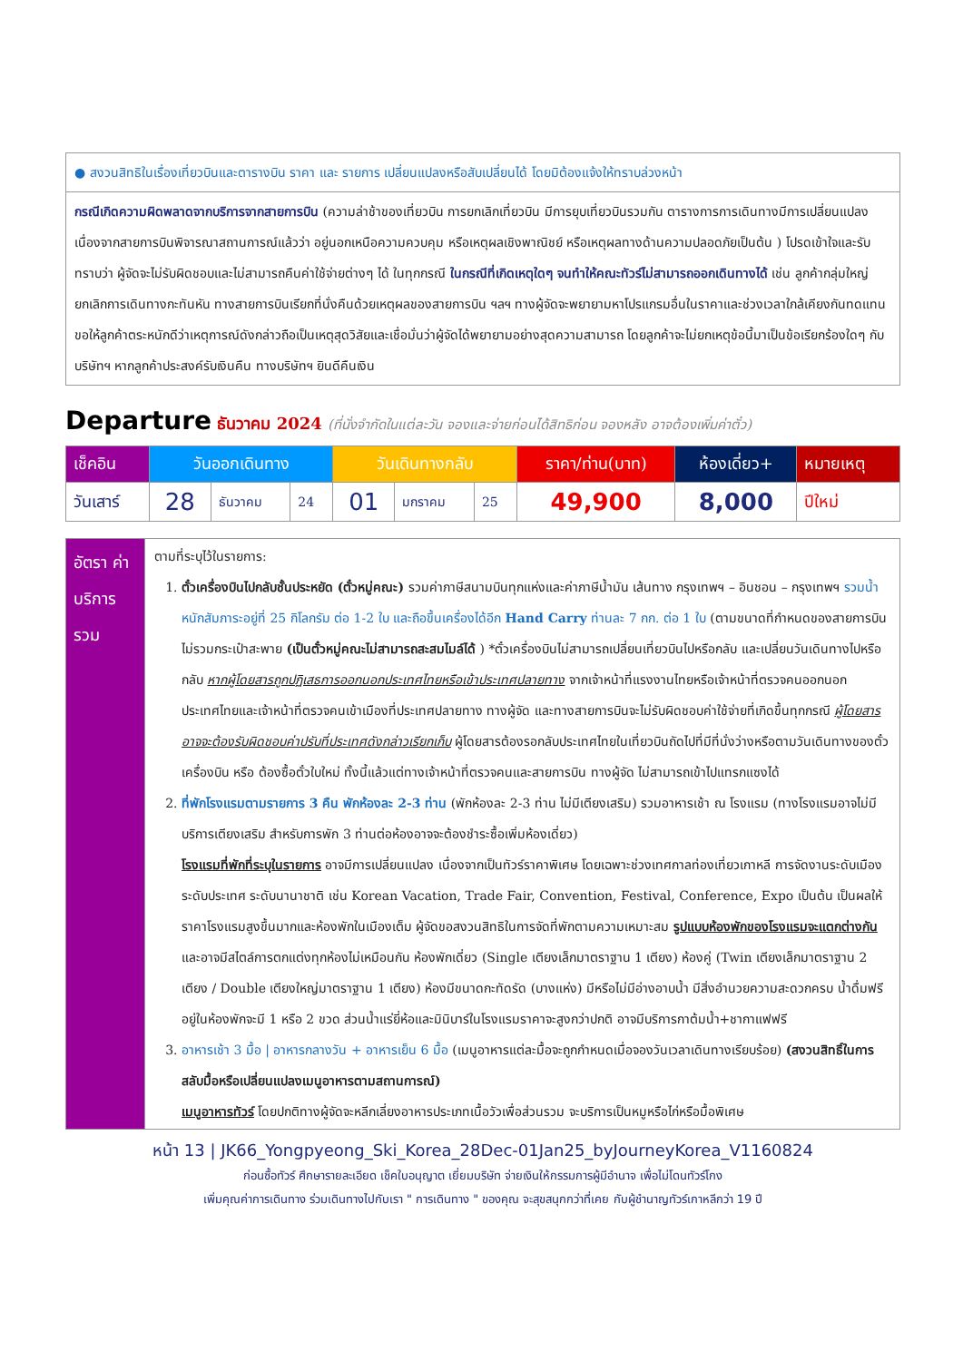● สงวนสิทธิในเรื่องเที่ยวบินและตารางบิน ราคา และ รายการ เปลี่ยนแปลงหรือสับเปลี่ยนได้ โดยมิต้องแจ้งให้ทราบล่วงหน้า
กรณีเกิดความผิดพลาดจากบริการจากสายการบิน (ความล่าช้าของเที่ยวบิน การยกเลิกเที่ยวบิน มีการยุบเที่ยวบินรวมกัน ตารางการการเดินทางมีการเปลี่ยนแปลง เนื่องจากสายการบินพิจารณาสถานการณ์แล้วว่า อยู่นอกเหนือความควบคุม หรือเหตุผลเชิงพาณิชย์ หรือเหตุผลทางด้านความปลอดภัยเป็นต้น ) โปรดเข้าใจและรับทราบว่า ผู้จัดจะไม่รับผิดชอบและไม่สามารถคืนค่าใช้จ่ายต่างๆ ได้ ในทุกกรณี ในกรณีที่เกิดเหตุใดๆ จนทำให้คณะทัวร์ไม่สามารถออกเดินทางได้ เช่น ลูกค้ากลุ่มใหญ่ยกเลิกการเดินทางกะทันหัน ทางสายการบินเรียกที่นั่งคืนด้วยเหตุผลของสายการบิน ฯลฯ ทางผู้จัดจะพยายามหาโปรแกรมอื่นในราคาและช่วงเวลาใกล้เคียงกันทดแทน ขอให้ลูกค้าตระหนักดีว่าเหตุการณ์ดังกล่าวถือเป็นเหตุสุดวิสัยและเชื่อมั่นว่าผู้จัดได้พยายามอย่างสุดความสามารถ โดยลูกค้าจะไม่ยกเหตุข้อนี้มาเป็นข้อเรียกร้องใดๆ กับบริษัทฯ หากลูกค้าประสงค์รับเงินคืน ทางบริษัทฯ ยินดีคืนเงิน
Departure ธันวาคม 2024 (ที่นั่งจำกัดในแต่ละวัน จองและจ่ายก่อนได้สิทธิก่อน จองหลัง อาจต้องเพิ่มค่าตั๋ว)
| เช็คอิน | วันออกเดินทาง | | | วันเดินทางกลับ | | | ราคา/ท่าน(บาท) | ห้องเดี่ยว+ | หมายเหตุ |
| --- | --- | --- | --- | --- | --- | --- | --- | --- | --- |
| วันเสาร์ | 28 | ธันวาคม | 24 | 01 | มกราคม | 25 | 49,900 | 8,000 | ปีใหม่ |
| อัตรา ค่าบริการ รวม | ตามที่ระบุไว้ในรายการ: 1. ตั๋วเครื่องบินไปกลับชั้นประหยัด (ตั๋วหมู่คณะ) รวมค่าภาษีสนามบินทุกแห่งและค่าภาษีน้ำมัน เส้นทาง กรุงเทพฯ – อินชอน – กรุงเทพฯ รวมน้ำหนักสัมภาระอยู่ที่ 25 กิโลกรัม ต่อ 1-2 ใบ และถือขึ้นเครื่องได้อีก Hand Carry ท่านละ 7 กก. ต่อ 1 ใบ (ตามขนาดที่กำหนดของสายการบิน ไม่รวมกระเป๋าสะพาย (เป็นตั๋วหมู่คณะไม่สามารถสะสมไมล์ได้ ) *ตั๋วเครื่องบินไม่สามารถเปลี่ยนเที่ยวบินไปหรือกลับ และเปลี่ยนวันเดินทางไปหรือกลับ หากผู้โดยสารถูกปฏิเสธการออกนอกประเทศไทยหรือเข้าประเทศปลายทาง จากเจ้าหน้าที่แรงงานไทยหรือเจ้าหน้าที่ตรวจคนออกนอกประเทศไทยและเจ้าหน้าที่ตรวจคนเข้าเมืองที่ประเทศปลายทาง ทางผู้จัด และทางสายการบินจะไม่รับผิดชอบค่าใช้จ่ายที่เกิดขึ้นทุกกรณี ผู้โดยสารอาจจะต้องรับผิดชอบค่าปรับที่ประเทศดังกล่าวเรียกเก็บ ผู้โดยสารต้องรอกลับประเทศไทยในเที่ยวบินถัดไปที่มีที่นั่งว่างหรือตามวันเดินทางของตั๋วเครื่องบิน หรือ ต้องซื้อตั๋วใบใหม่ ทั้งนี้แล้วแต่ทางเจ้าหน้าที่ตรวจคนและสายการบิน ทางผู้จัด ไม่สามารถเข้าไปแทรกแซงได้ 2. ที่พักโรงแรมตามรายการ 3 คืน พักห้องละ 2-3 ท่าน (พักห้องละ 2-3 ท่าน ไม่มีเตียงเสริม) รวมอาหารเช้า ณ โรงแรม (ทางโรงแรมอาจไม่มีบริการเตียงเสริม สำหรับการพัก 3 ท่านต่อห้องอาจจะต้องชำระซื้อเพิ่มห้องเดี่ยว) โรงแรมที่พักที่ระบุในรายการ อาจมีการเปลี่ยนแปลง เนื่องจากเป็นทัวร์ราคาพิเศษ โดยเฉพาะช่วงเทศกาลท่องเที่ยวเกาหลี การจัดงานระดับเมือง ระดับประเทศ ระดับนานาชาติ เช่น Korean Vacation, Trade Fair, Convention, Festival, Conference, Expo เป็นต้น เป็นผลให้ราคาโรงแรมสูงขึ้นมากและห้องพักในเมืองเต็ม ผู้จัดขอสงวนสิทธิในการจัดที่พักตามความเหมาะสม รูปแบบห้องพักของโรงแรมจะแตกต่างกัน และอาจมีสไตล์การตกแต่งทุกห้องไม่เหมือนกัน ห้องพักเดี่ยว (Single เตียงเล็กมาตราฐาน 1 เตียง) ห้องคู่ (Twin เตียงเล็กมาตราฐาน 2 เตียง / Double เตียงใหญ่มาตราฐาน 1 เตียง) ห้องมีขนาดกะทัดรัด (บางแห่ง) มีหรือไม่มีอ่างอาบน้ำ มีสิ่งอำนวยความสะดวกครบ น้ำดื่มฟรีอยู่ในห้องพักจะมี 1 หรือ 2 ขวด ส่วนน้ำแร่ยี่ห้อและมินิบาร์ในโรงแรมราคาจะสูงกว่าปกติ อาจมีบริการกาต้มน้ำ+ชากาแฟฟรี 3. อาหารเช้า 3 มื้อ / อาหารกลางวัน + อาหารเย็น 6 มื้อ (เมนูอาหารแต่ละมื้อจะถูกกำหนดเมื่อจองวันเวลาเดินทางเรียบร้อย) (สงวนสิทธิ์ในการสลับมื้อหรือเปลี่ยนแปลงเมนูอาหารตามสถานการณ์) เมนูอาหารทัวร์ โดยปกติทางผู้จัดจะหลีกเลี่ยงอาหารประเภทเนื้อวัวเพื่อส่วนรวม จะบริการเป็นหมูหรือไก่หรือมื้อพิเศษ |
หน้า 13 | JK66_Yongpyeong_Ski_Korea_28Dec-01Jan25_byJourneyKorea_V1160824
ก่อนซื้อทัวร์ ศึกษารายละเอียด เช็คใบอนุญาต เยี่ยมบริษัท จ่ายเงินให้กรรมการผู้มีอำนาจ เพื่อไม่โดนทัวร์โกง
เพิ่มคุณค่าการเดินทาง ร่วมเดินทางไปกับเรา " การเดินทาง " ของคุณ จะสุขสนุกกว่าที่เคย กับผู้ชำนาญทัวร์เกาหลีกว่า 19 ปี